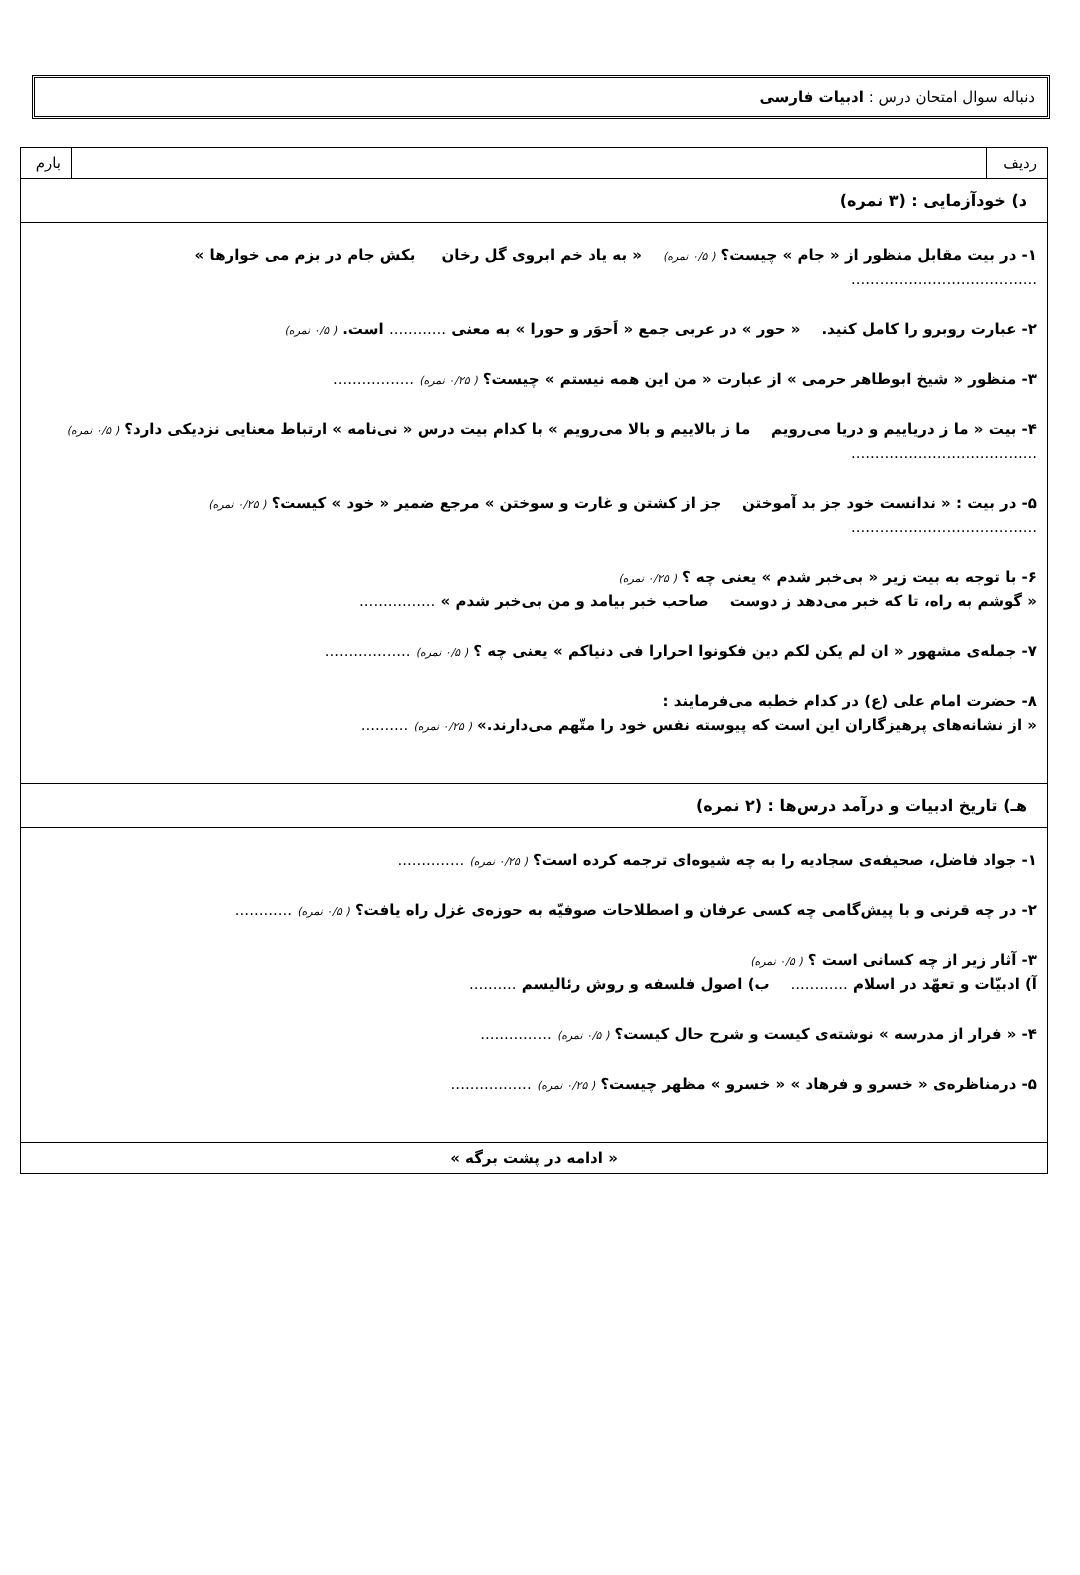دنباله سوال امتحان درس : ادبیات فارسی
| ردیف | | بارم |
| د) خودآزمایی : (۳ نمره) | | |
| ۱- در بیت مقابل منظور از « جام » چیست؟ ( ۰/۵ نمره) « به یاد خم ابروی گل رخان بکش جام در بزم می خوارها » ....................................... ۲- عبارت روبرو را کامل کنید. « حور » در عربی جمع « اَحوَر و حورا » به معنی ............ است. ( ۰/۵ نمره) ۳- منظور « شیخ ابوطاهر حرمی » از عبارت « من این همه نیستم » چیست؟ ( ۰/۲۵ نمره) ................. ۴- بیت « ما ز دریاییم و دریا می‌رویم ما ز بالاییم و بالا می‌رویم » با کدام بیت درس « نی‌نامه » ارتباط معنایی نزدیکی دارد؟ ( ۰/۵ نمره) ....................................... ۵- در بیت : « ندانست خود جز بد آموختن جز از کشتن و غارت و سوختن » مرجع ضمیر « خود » کیست؟ ( ۰/۲۵ نمره) ....................................... ۶- با توجه به بیت زیر « بی‌خبر شدم » یعنی چه ؟ ( ۰/۲۵ نمره) « گوشم به راه، تا که خبر می‌دهد ز دوست صاحب خبر بیامد و من بی‌خبر شدم » ................ ۷- جمله‌ی مشهور « ان لم یکن لکم دین فکونوا احرارا فی دنیاکم » یعنی چه ؟ ( ۰/۵ نمره) .................. ۸- حضرت امام علی (ع) در کدام خطبه می‌فرمایند : « از نشانه‌های پرهیزگاران این است که پیوسته نفس خود را متّهم می‌دارند.» ( ۰/۲۵ نمره) .......... | | |
| هـ) تاریخ ادبیات و درآمد درس‌ها : (۲ نمره) | | |
| ۱- جواد فاضل، صحیفه‌ی سجادیه را به چه شیوه‌ای ترجمه کرده است؟ ( ۰/۲۵ نمره) .............. ۲- در چه قرنی و با پیش‌گامی چه کسی عرفان و اصطلاحات صوفیّه به حوزه‌ی غزل راه یافت؟ ( ۰/۵ نمره) ............ ۳- آثار زیر از چه کسانی است ؟ ( ۰/۵ نمره) آ) ادبیّات و تعهّد در اسلام ............ ب) اصول فلسفه و روش رئالیسم .......... ۴- « فرار از مدرسه » نوشته‌ی کیست و شرح حال کیست؟ ( ۰/۵ نمره) ............... ۵- درمناظره‌ی « خسرو و فرهاد » « خسرو » مظهر چیست؟ ( ۰/۲۵ نمره) ................. | | |
| « ادامه در پشت برگه » | | |